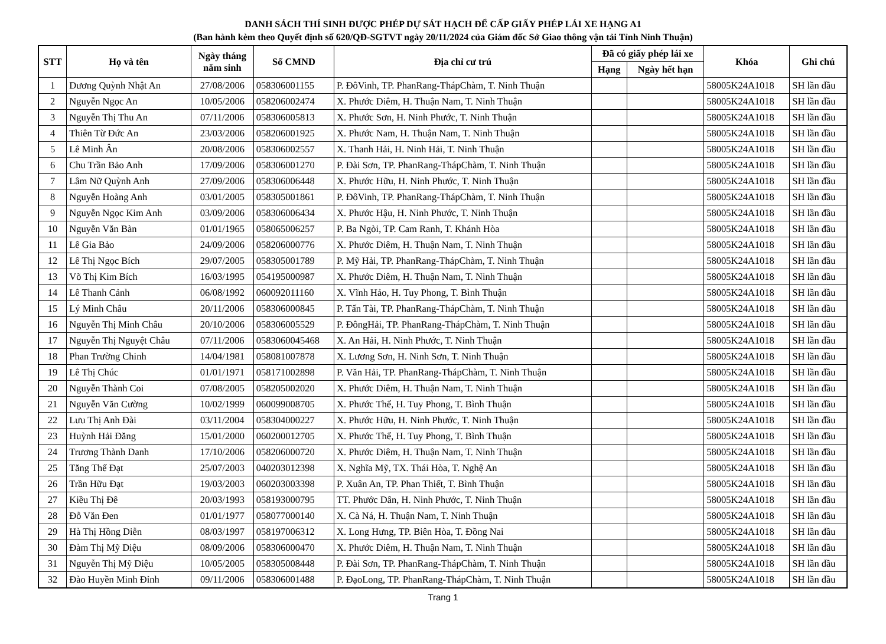DANH SÁCH THÍ SINH ĐƯỢC PHÉP DỰ SÁT HẠCH ĐỂ CẤP GIẤY PHÉP LÁI XE HẠNG A1
(Ban hành kèm theo Quyết định số 620/QĐ-SGTVT ngày 20/11/2024 của Giám đốc Sở Giao thông vận tải Tỉnh Ninh Thuận)
| STT | Họ và tên | Ngày tháng năm sinh | Số CMND | Địa chỉ cư trú | Đã có giấy phép lái xe | | Khóa | Ghi chú |
| --- | --- | --- | --- | --- | --- | --- | --- | --- |
| | | | | | Hạng | Ngày hết hạn | | |
| 1 | Dương Quỳnh Nhật An | 27/08/2006 | 058306001155 | P. ĐôVinh, TP. PhanRang-ThápChàm, T. Ninh Thuận | | | 58005K24A1018 | SH lần đầu |
| 2 | Nguyễn Ngọc An | 10/05/2006 | 058206002474 | X. Phước Diêm, H. Thuận Nam, T. Ninh Thuận | | | 58005K24A1018 | SH lần đầu |
| 3 | Nguyễn Thị Thu An | 07/11/2006 | 058306005813 | X. Phước Sơn, H. Ninh Phước, T. Ninh Thuận | | | 58005K24A1018 | SH lần đầu |
| 4 | Thiên Từ Đức An | 23/03/2006 | 058206001925 | X. Phước Nam, H. Thuận Nam, T. Ninh Thuận | | | 58005K24A1018 | SH lần đầu |
| 5 | Lê Minh Ân | 20/08/2006 | 058306002557 | X. Thanh Hải, H. Ninh Hải, T. Ninh Thuận | | | 58005K24A1018 | SH lần đầu |
| 6 | Chu Trần Bảo Anh | 17/09/2006 | 058306001270 | P. Đài Sơn, TP. PhanRang-ThápChàm, T. Ninh Thuận | | | 58005K24A1018 | SH lần đầu |
| 7 | Lâm Nữ Quỳnh Anh | 27/09/2006 | 058306006448 | X. Phước Hữu, H. Ninh Phước, T. Ninh Thuận | | | 58005K24A1018 | SH lần đầu |
| 8 | Nguyễn Hoàng Anh | 03/01/2005 | 058305001861 | P. ĐôVinh, TP. PhanRang-ThápChàm, T. Ninh Thuận | | | 58005K24A1018 | SH lần đầu |
| 9 | Nguyễn Ngọc Kim Anh | 03/09/2006 | 058306006434 | X. Phước Hậu, H. Ninh Phước, T. Ninh Thuận | | | 58005K24A1018 | SH lần đầu |
| 10 | Nguyễn Văn Bàn | 01/01/1965 | 058065006257 | P. Ba Ngòi, TP. Cam Ranh, T. Khánh Hòa | | | 58005K24A1018 | SH lần đầu |
| 11 | Lê Gia Bảo | 24/09/2006 | 058206000776 | X. Phước Diêm, H. Thuận Nam, T. Ninh Thuận | | | 58005K24A1018 | SH lần đầu |
| 12 | Lê Thị Ngọc Bích | 29/07/2005 | 058305001789 | P. Mỹ Hải, TP. PhanRang-ThápChàm, T. Ninh Thuận | | | 58005K24A1018 | SH lần đầu |
| 13 | Võ Thị Kim Bích | 16/03/1995 | 054195000987 | X. Phước Diêm, H. Thuận Nam, T. Ninh Thuận | | | 58005K24A1018 | SH lần đầu |
| 14 | Lê Thanh Cảnh | 06/08/1992 | 060092011160 | X. Vĩnh Hảo, H. Tuy Phong, T. Bình Thuận | | | 58005K24A1018 | SH lần đầu |
| 15 | Lý Minh Châu | 20/11/2006 | 058306000845 | P. Tấn Tài, TP. PhanRang-ThápChàm, T. Ninh Thuận | | | 58005K24A1018 | SH lần đầu |
| 16 | Nguyễn Thị Minh Châu | 20/10/2006 | 058306005529 | P. ĐôngHải, TP. PhanRang-ThápChàm, T. Ninh Thuận | | | 58005K24A1018 | SH lần đầu |
| 17 | Nguyễn Thị Nguyệt Châu | 07/11/2006 | 0583060045468 | X. An Hải, H. Ninh Phước, T. Ninh Thuận | | | 58005K24A1018 | SH lần đầu |
| 18 | Phan Trường Chinh | 14/04/1981 | 058081007878 | X. Lương Sơn, H. Ninh Sơn, T. Ninh Thuận | | | 58005K24A1018 | SH lần đầu |
| 19 | Lê Thị Chúc | 01/01/1971 | 058171002898 | P. Văn Hải, TP. PhanRang-ThápChàm, T. Ninh Thuận | | | 58005K24A1018 | SH lần đầu |
| 20 | Nguyễn Thành Coi | 07/08/2005 | 058205002020 | X. Phước Diêm, H. Thuận Nam, T. Ninh Thuận | | | 58005K24A1018 | SH lần đầu |
| 21 | Nguyễn Văn Cường | 10/02/1999 | 060099008705 | X. Phước Thể, H. Tuy Phong, T. Bình Thuận | | | 58005K24A1018 | SH lần đầu |
| 22 | Lưu Thị Anh Đài | 03/11/2004 | 058304000227 | X. Phước Hữu, H. Ninh Phước, T. Ninh Thuận | | | 58005K24A1018 | SH lần đầu |
| 23 | Huỳnh Hải Đăng | 15/01/2000 | 060200012705 | X. Phước Thể, H. Tuy Phong, T. Bình Thuận | | | 58005K24A1018 | SH lần đầu |
| 24 | Trương Thành Danh | 17/10/2006 | 058206000720 | X. Phước Diêm, H. Thuận Nam, T. Ninh Thuận | | | 58005K24A1018 | SH lần đầu |
| 25 | Tăng Thế Đạt | 25/07/2003 | 040203012398 | X. Nghĩa Mỹ, TX. Thái Hòa, T. Nghệ An | | | 58005K24A1018 | SH lần đầu |
| 26 | Trần Hữu Đạt | 19/03/2003 | 060203003398 | P. Xuân An, TP. Phan Thiết, T. Bình Thuận | | | 58005K24A1018 | SH lần đầu |
| 27 | Kiều Thị Đê | 20/03/1993 | 058193000795 | TT. Phước Dân, H. Ninh Phước, T. Ninh Thuận | | | 58005K24A1018 | SH lần đầu |
| 28 | Đỗ Văn Đen | 01/01/1977 | 058077000140 | X. Cà Ná, H. Thuận Nam, T. Ninh Thuận | | | 58005K24A1018 | SH lần đầu |
| 29 | Hà Thị Hồng Diễn | 08/03/1997 | 058197006312 | X. Long Hưng, TP. Biên Hòa, T. Đồng Nai | | | 58005K24A1018 | SH lần đầu |
| 30 | Đàm Thị Mỹ Diệu | 08/09/2006 | 058306000470 | X. Phước Diêm, H. Thuận Nam, T. Ninh Thuận | | | 58005K24A1018 | SH lần đầu |
| 31 | Nguyễn Thị Mỹ Diệu | 10/05/2005 | 058305008448 | P. Đài Sơn, TP. PhanRang-ThápChàm, T. Ninh Thuận | | | 58005K24A1018 | SH lần đầu |
| 32 | Đào Huyền Minh Đỉnh | 09/11/2006 | 058306001488 | P. ĐạoLong, TP. PhanRang-ThápChàm, T. Ninh Thuận | | | 58005K24A1018 | SH lần đầu |
Trang 1